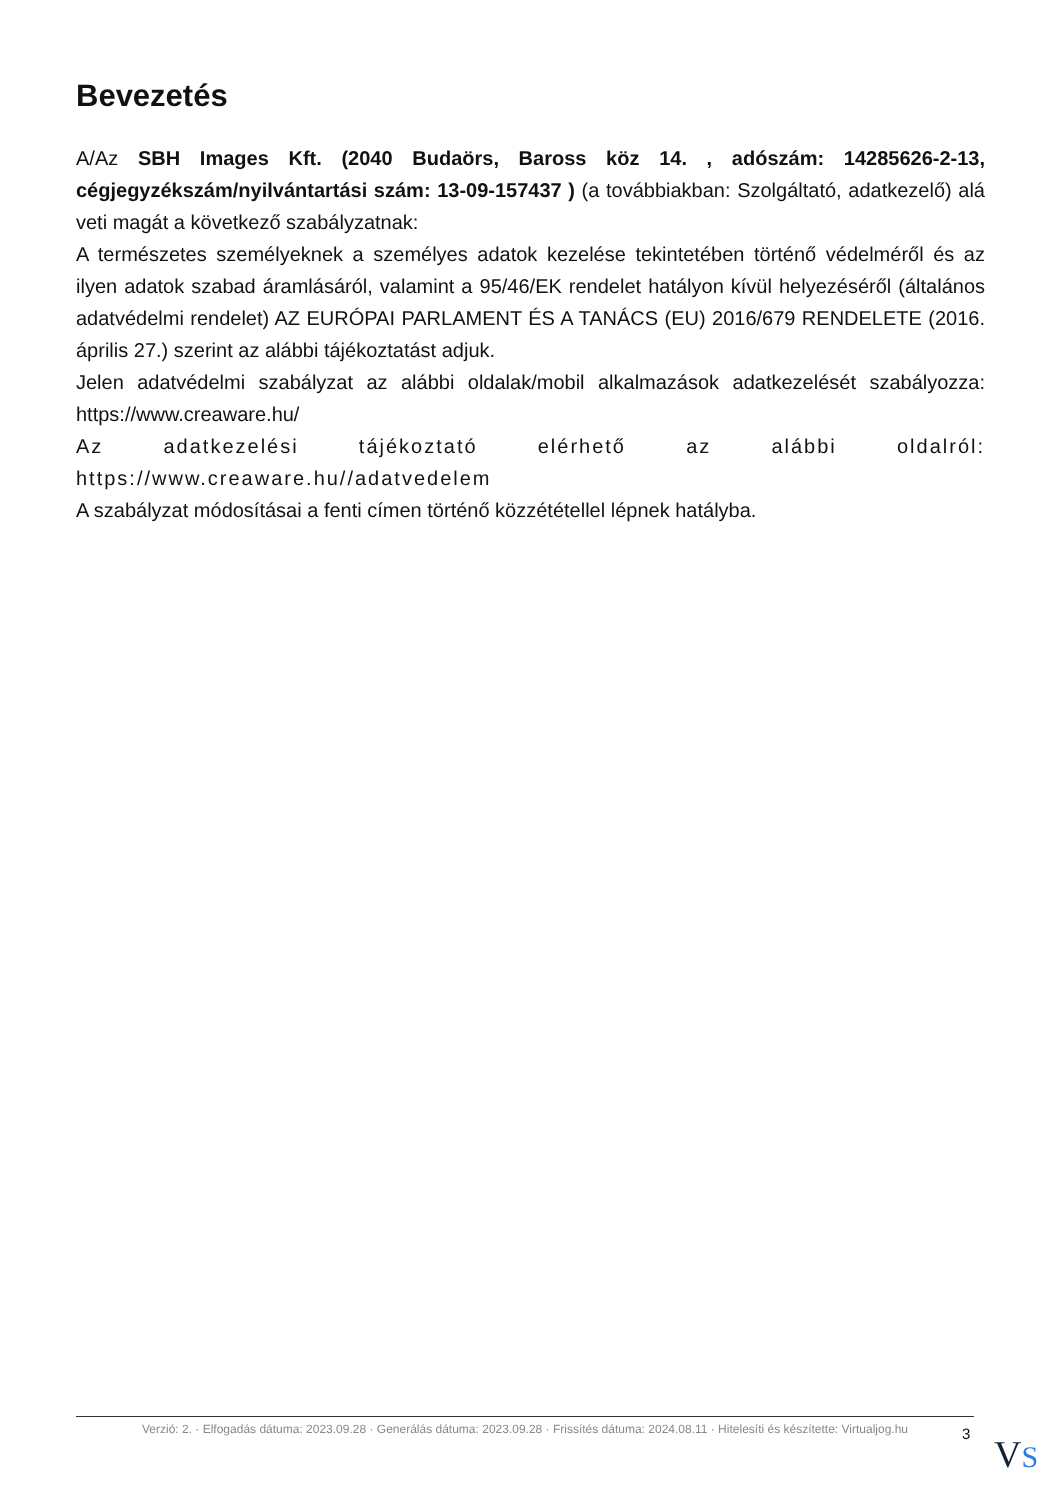Bevezetés
A/Az SBH Images Kft. (2040 Budaörs, Baross köz 14. , adószám: 14285626-2-13, cégjegyzékszám/nyilvántartási szám: 13-09-157437 ) (a továbbiakban: Szolgáltató, adatkezelő) alá veti magát a következő szabályzatnak:
A természetes személyeknek a személyes adatok kezelése tekintetében történő védelméről és az ilyen adatok szabad áramlásáról, valamint a 95/46/EK rendelet hatályon kívül helyezéséről (általános adatvédelmi rendelet) AZ EURÓPAI PARLAMENT ÉS A TANÁCS (EU) 2016/679 RENDELETE (2016. április 27.) szerint az alábbi tájékoztatást adjuk.
Jelen adatvédelmi szabályzat az alábbi oldalak/mobil alkalmazások adatkezelését szabályozza: https://www.creaware.hu/
Az adatkezelési tájékoztató elérhető az alábbi oldalról: https://www.creaware.hu//adatvedelem
A szabályzat módosításai a fenti címen történő közzététellel lépnek hatályba.
Verzió: 2. · Elfogadás dátuma: 2023.09.28 · Generálás dátuma: 2023.09.28 · Frissítés dátuma: 2024.08.11 · Hitelesíti és készítette: Virtualjog.hu
3 VS